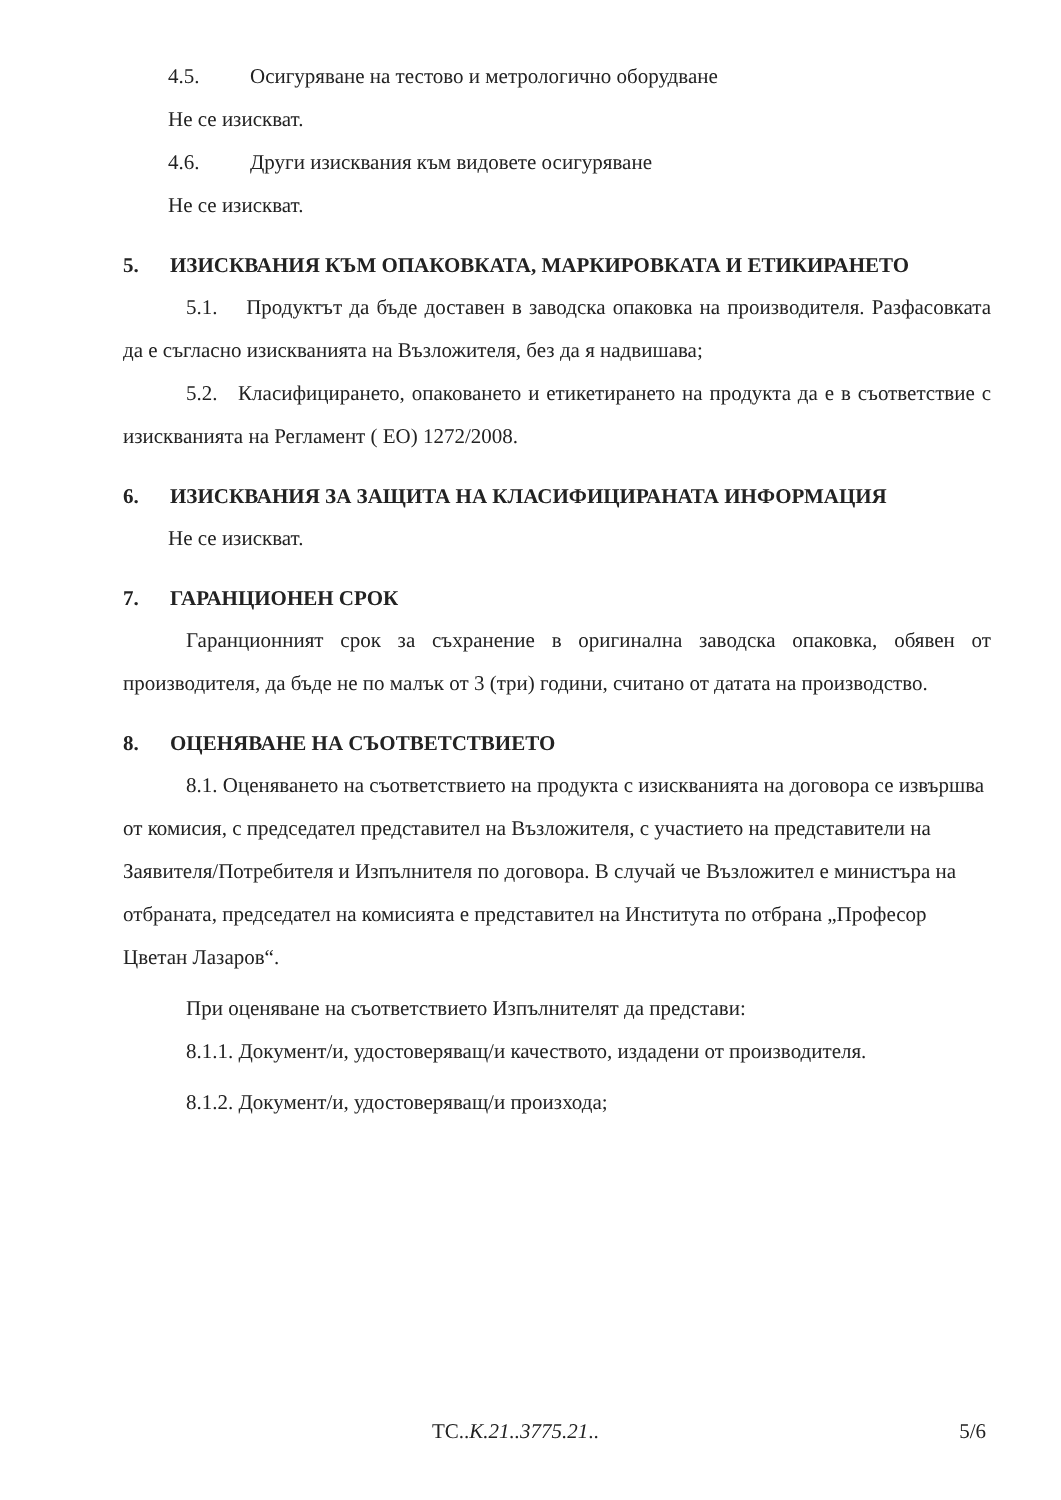4.5. Осигуряване на тестово и метрологично оборудване
Не се изискват.
4.6. Други изисквания към видовете осигуряване
Не се изискват.
5. ИЗИСКВАНИЯ КЪМ ОПАКОВКАТА, МАРКИРОВКАТА И ЕТИКИРАНЕТО
5.1. Продуктът да бъде доставен в заводска опаковка на производителя. Разфасовката да е съгласно изискванията на Възложителя, без да я надвишава;
5.2. Класифицирането, опаковането и етикетирането на продукта да е в съответствие с изискванията на Регламент ( ЕО) 1272/2008.
6. ИЗИСКВАНИЯ ЗА ЗАЩИТА НА КЛАСИФИЦИРАНАТА ИНФОРМАЦИЯ
Не се изискват.
7. ГАРАНЦИОНЕН СРОК
Гаранционният срок за съхранение в оригинална заводска опаковка, обявен от производителя, да бъде не по малък от 3 (три) години, считано от датата на производство.
8. ОЦЕНЯВАНЕ НА СЪОТВЕТСТВИЕТО
8.1. Оценяването на съответствието на продукта с изискванията на договора се извършва от комисия, с председател представител на Възложителя, с участието на представители на Заявителя/Потребителя и Изпълнителя по договора. В случай че Възложител е министъра на отбраната, председател на комисията е представител на Института по отбрана „Професор Цветан Лазаров“.
При оценяване на съответствието Изпълнителят да представи:
8.1.1. Документ/и, удостоверяващ/и качеството, издадени от производителя.
8.1.2. Документ/и, удостоверяващ/и произхода;
ТС..К.21..3775.21.. 5/6